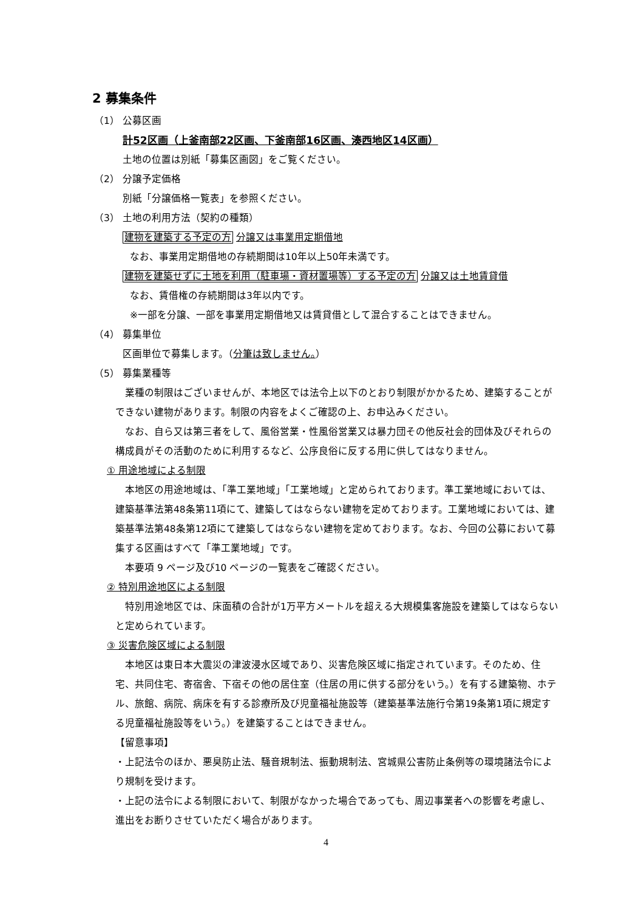2 募集条件
（1） 公募区画
計52区画（上釜南部22区画、下釜南部16区画、湊西地区14区画）
土地の位置は別紙「募集区画図」をご覧ください。
（2） 分譲予定価格
別紙「分譲価格一覧表」を参照ください。
（3） 土地の利用方法（契約の種類）
建物を建築する予定の方 分譲又は事業用定期借地
なお、事業用定期借地の存続期間は10年以上50年未満です。
建物を建築せずに土地を利用（駐車場・資材置場等）する予定の方 分譲又は土地賃貸借
なお、賃借権の存続期間は3年以内です。
※一部を分譲、一部を事業用定期借地又は賃貸借として混合することはできません。
（4） 募集単位
区画単位で募集します。（分筆は致しません。）
（5） 募集業種等
　業種の制限はございませんが、本地区では法令上以下のとおり制限がかかるため、建築することができない建物があります。制限の内容をよくご確認の上、お申込みください。
　なお、自ら又は第三者をして、風俗営業・性風俗営業又は暴力団その他反社会的団体及びそれらの構成員がその活動のために利用するなど、公序良俗に反する用に供してはなりません。
① 用途地域による制限
　本地区の用途地域は、「準工業地域」「工業地域」と定められております。準工業地域においては、建築基準法第48条第11項にて、建築してはならない建物を定めております。工業地域においては、建築基準法第48条第12項にて建築してはならない建物を定めております。なお、今回の公募において募集する区画はすべて「準工業地域」です。
　本要項 9 ページ及び10 ページの一覧表をご確認ください。
② 特別用途地区による制限
　特別用途地区では、床面積の合計が1万平方メートルを超える大規模集客施設を建築してはならないと定められています。
③ 災害危険区域による制限
　本地区は東日本大震災の津波浸水区域であり、災害危険区域に指定されています。そのため、住宅、共同住宅、寄宿舎、下宿その他の居住室（住居の用に供する部分をいう。）を有する建築物、ホテル、旅館、病院、病床を有する診療所及び児童福祉施設等（建築基準法施行令第19条第1項に規定する児童福祉施設等をいう。）を建築することはできません。
【留意事項】
・上記法令のほか、悪臭防止法、騒音規制法、振動規制法、宮城県公害防止条例等の環境諸法令により規制を受けます。
・上記の法令による制限において、制限がなかった場合であっても、周辺事業者への影響を考慮し、進出をお断りさせていただく場合があります。
4